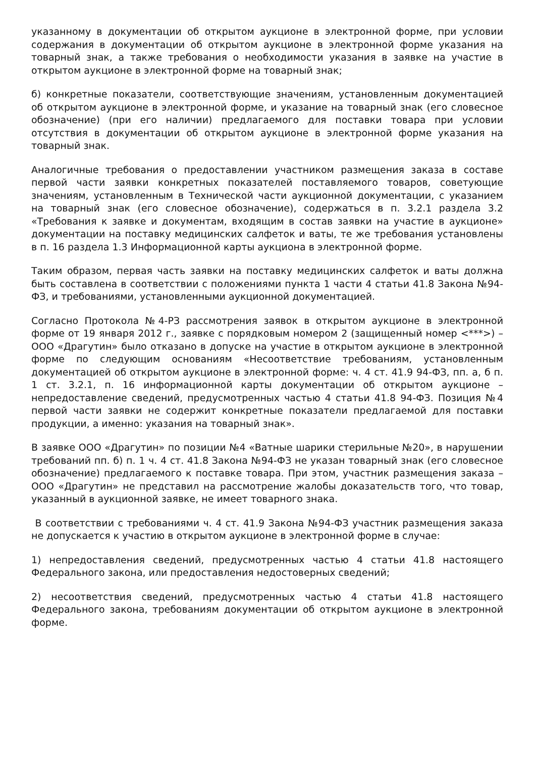указанному в документации об открытом аукционе в электронной форме, при условии содержания в документации об открытом аукционе в электронной форме указания на товарный знак, а также требования о необходимости указания в заявке на участие в открытом аукционе в электронной форме на товарный знак;
б) конкретные показатели, соответствующие значениям, установленным документацией об открытом аукционе в электронной форме, и указание на товарный знак (его словесное обозначение) (при его наличии) предлагаемого для поставки товара при условии отсутствия в документации об открытом аукционе в электронной форме указания на товарный знак.
Аналогичные требования о предоставлении участником размещения заказа в составе первой части заявки конкретных показателей поставляемого товаров, советующие значениям, установленным в Технической части аукционной документации, с указанием на товарный знак (его словесное обозначение), содержаться в п. 3.2.1 раздела 3.2 «Требования к заявке и документам, входящим в состав заявки на участие в аукционе» документации на поставку медицинских салфеток и ваты, те же требования установлены в п. 16 раздела 1.3 Информационной карты аукциона в электронной форме.
Таким образом, первая часть заявки на поставку медицинских салфеток и ваты должна быть составлена в соответствии с положениями пункта 1 части 4 статьи 41.8 Закона №94-ФЗ, и требованиями, установленными аукционной документацией.
Согласно Протокола №4-РЗ рассмотрения заявок в открытом аукционе в электронной форме от 19 января 2012 г., заявке с порядковым номером 2 (защищенный номер <***>) – ООО «Драгутин» было отказано в допуске на участие в открытом аукционе в электронной форме по следующим основаниям «Несоответствие требованиям, установленным документацией об открытом аукционе в электронной форме: ч. 4 ст. 41.9 94-ФЗ, пп. а, б п. 1 ст. 3.2.1, п. 16 информационной карты документации об открытом аукционе – непредоставление сведений, предусмотренных частью 4 статьи 41.8 94-ФЗ. Позиция №4 первой части заявки не содержит конкретные показатели предлагаемой для поставки продукции, а именно: указания на товарный знак».
В заявке ООО «Драгутин» по позиции №4 «Ватные шарики стерильные №20», в нарушении требований пп. б) п. 1 ч. 4 ст. 41.8 Закона №94-ФЗ не указан товарный знак (его словесное обозначение) предлагаемого к поставке товара. При этом, участник размещения заказа – ООО «Драгутин» не представил на рассмотрение жалобы доказательств того, что товар, указанный в аукционной заявке, не имеет товарного знака.
В соответствии с требованиями ч. 4 ст. 41.9 Закона №94-ФЗ участник размещения заказа не допускается к участию в открытом аукционе в электронной форме в случае:
1) непредоставления сведений, предусмотренных частью 4 статьи 41.8 настоящего Федерального закона, или предоставления недостоверных сведений;
2) несоответствия сведений, предусмотренных частью 4 статьи 41.8 настоящего Федерального закона, требованиям документации об открытом аукционе в электронной форме.